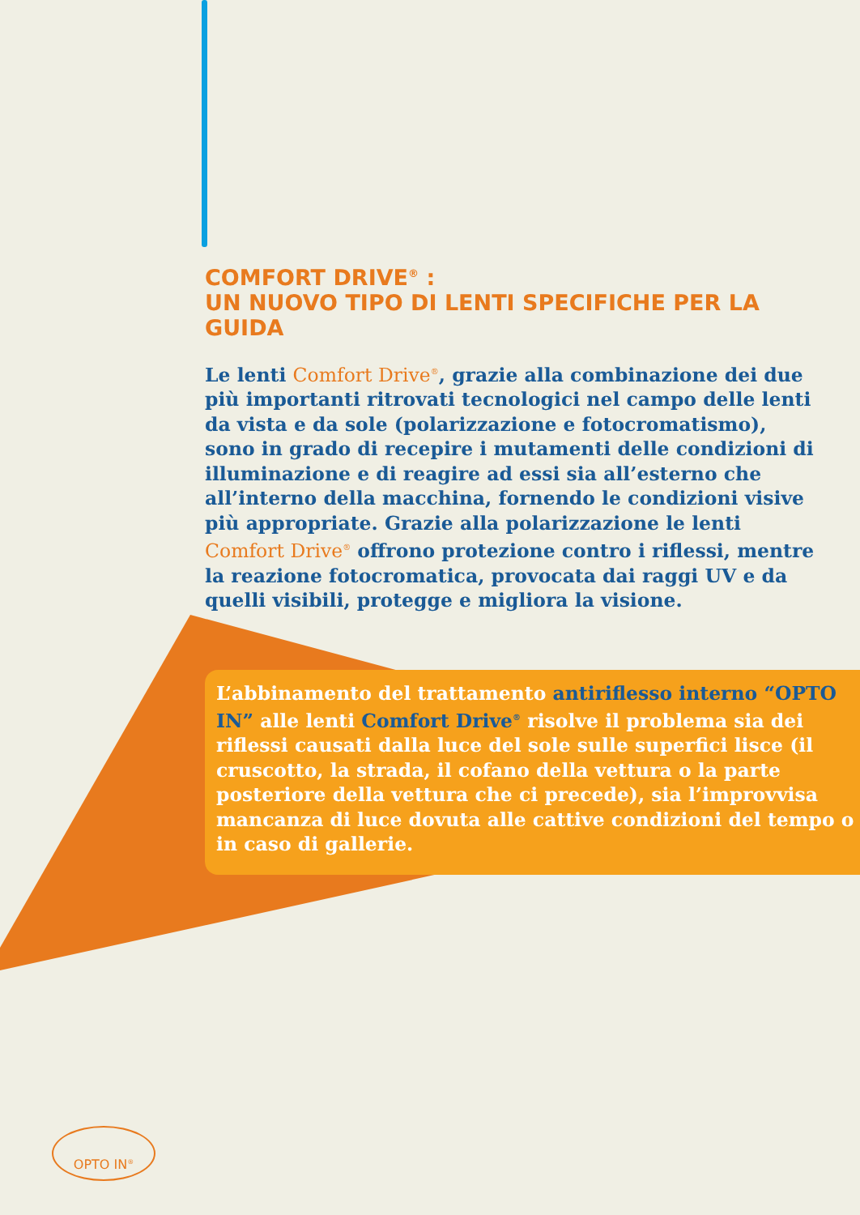COMFORT DRIVE<sup>®</sup> :
UN NUOVO TIPO DI LENTI SPECIFICHE PER LA GUIDA
Le lenti Comfort Drive<sup>®</sup>, grazie alla combinazione dei due più importanti ritrovati tecnologici nel campo delle lenti da vista e da sole (polarizzazione e fotocromatismo), sono in grado di recepire i mutamenti delle condizioni di illuminazione e di reagire ad essi sia all’esterno che all’interno della macchina, fornendo le condizioni visive più appropriate. Grazie alla polarizzazione le lenti Comfort Drive<sup>®</sup> offrono protezione contro i riflessi, mentre la reazione fotocromatica, provocata dai raggi UV e da quelli visibili, protegge e migliora la visione.
L’abbinamento del trattamento antiriflesso interno “OPTO IN” alle lenti Comfort Drive<sup>®</sup> risolve il problema sia dei riflessi causati dalla luce del sole sulle superfici lisce (il cruscotto, la strada, il cofano della vettura o la parte posteriore della vettura che ci precede), sia l’improvvisa mancanza di luce dovuta alle cattive condizioni del tempo o in caso di gallerie.
OPTO IN<sup>®</sup>